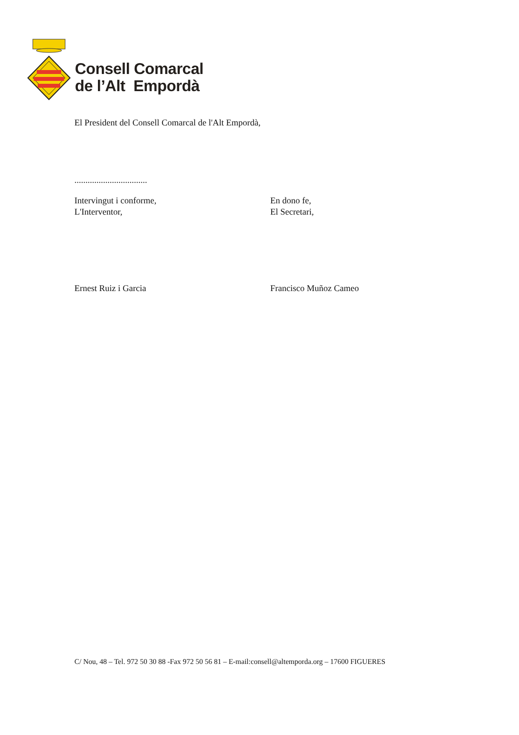Consell Comarcal
de l’Alt Empordà
El President del Consell Comarcal de l'Alt Empordà,
.................................
Intervingut i conforme,
L'Interventor,
En dono fe,
El Secretari,
Ernest Ruiz i Garcia Francisco Muñoz Cameo
C/ Nou, 48 – Tel. 972 50 30 88 -Fax 972 50 56 81 – E-mail:consell@altemporda.org – 17600 FIGUERES